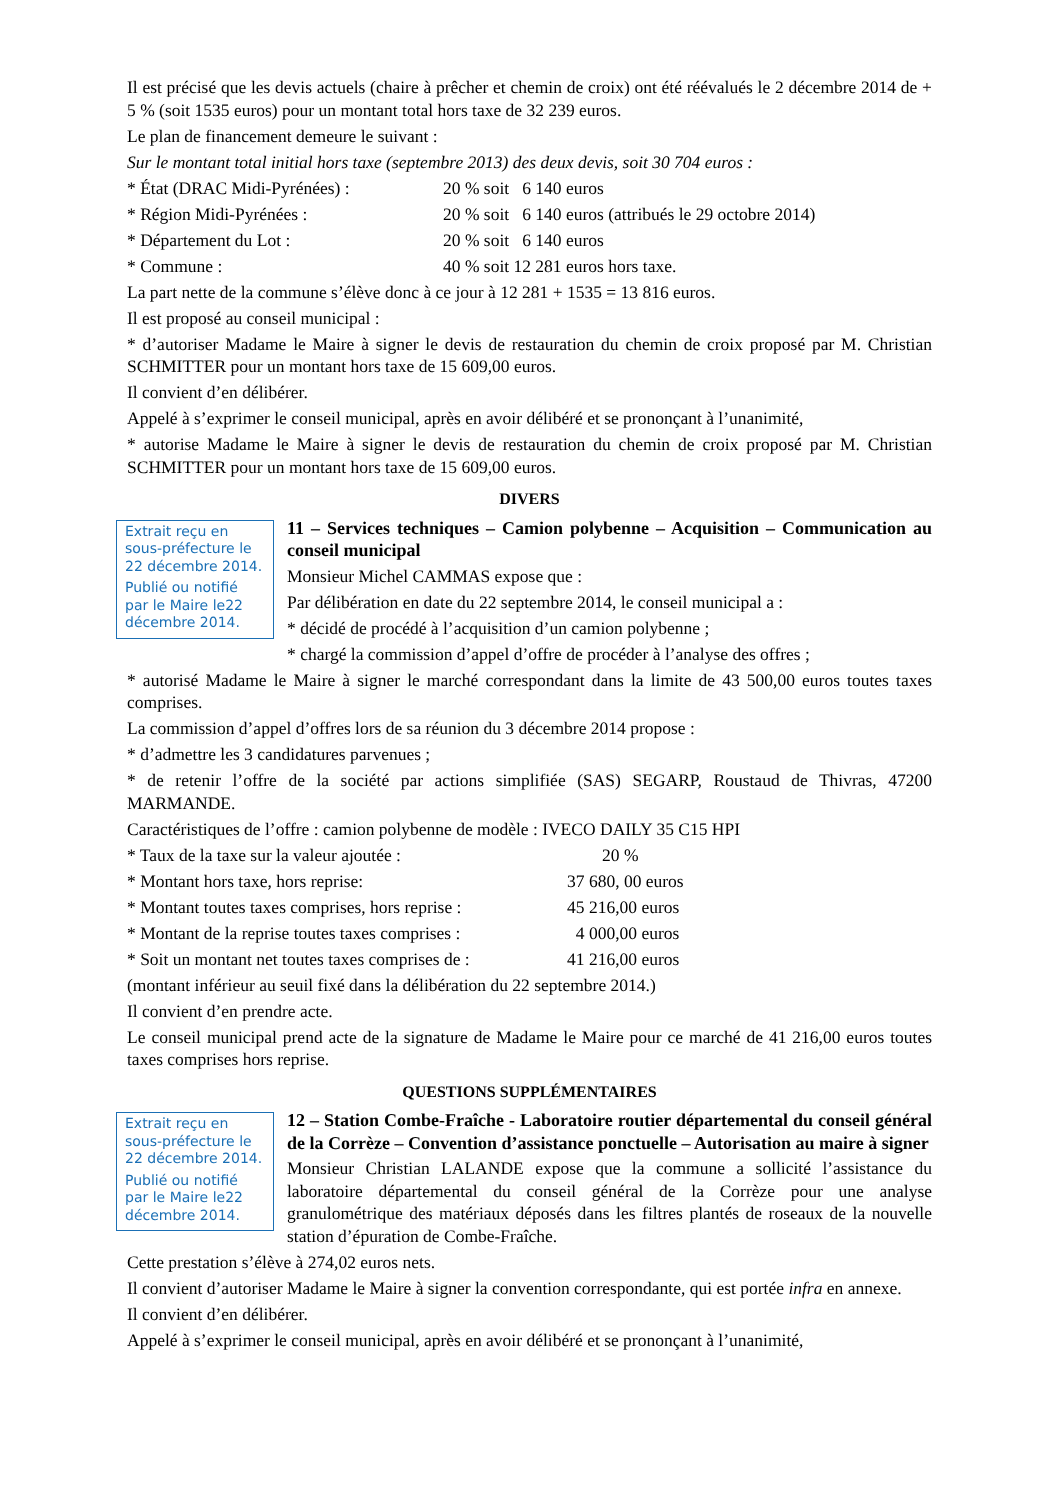Il est précisé que les devis actuels (chaire à prêcher et chemin de croix) ont été réévalués le 2 décembre 2014 de + 5 % (soit 1535 euros) pour un montant total hors taxe de 32 239 euros.
Le plan de financement demeure le suivant :
Sur le montant total initial hors taxe (septembre 2013) des deux devis, soit 30 704 euros :
* État (DRAC Midi-Pyrénées) : 20 % soit 6 140 euros
* Région Midi-Pyrénées : 20 % soit 6 140 euros (attribués le 29 octobre 2014)
* Département du Lot : 20 % soit 6 140 euros
* Commune : 40 % soit 12 281 euros hors taxe.
La part nette de la commune s’élève donc à ce jour à 12 281 + 1535 = 13 816 euros.
Il est proposé au conseil municipal :
* d’autoriser Madame le Maire à signer le devis de restauration du chemin de croix proposé par M. Christian SCHMITTER pour un montant hors taxe de 15 609,00 euros.
Il convient d’en délibérer.
Appelé à s’exprimer le conseil municipal, après en avoir délibéré et se prononçant à l’unanimité,
* autorise Madame le Maire à signer le devis de restauration du chemin de croix proposé par M. Christian SCHMITTER pour un montant hors taxe de 15 609,00 euros.
DIVERS
Extrait reçu en sous-préfecture le 22 décembre 2014.
Publié ou notifié par le Maire le22 décembre 2014.
11 – Services techniques – Camion polybenne – Acquisition – Communication au conseil municipal
Monsieur Michel CAMMAS expose que :
Par délibération en date du 22 septembre 2014, le conseil municipal a :
* décidé de procédé à l’acquisition d’un camion polybenne ;
* chargé la commission d’appel d’offre de procéder à l’analyse des offres ;
* autorisé Madame le Maire à signer le marché correspondant dans la limite de 43 500,00 euros toutes taxes comprises.
La commission d’appel d’offres lors de sa réunion du 3 décembre 2014 propose :
* d’admettre les 3 candidatures parvenues ;
* de retenir l’offre de la société par actions simplifiée (SAS) SEGARP, Roustaud de Thivras, 47200 MARMANDE.
Caractéristiques de l’offre : camion polybenne de modèle : IVECO DAILY 35 C15 HPI
* Taux de la taxe sur la valeur ajoutée : 20 %
* Montant hors taxe, hors reprise: 37 680, 00 euros
* Montant toutes taxes comprises, hors reprise : 45 216,00 euros
* Montant de la reprise toutes taxes comprises : 4 000,00 euros
* Soit un montant net toutes taxes comprises de : 41 216,00 euros
(montant inférieur au seuil fixé dans la délibération du 22 septembre 2014.)
Il convient d’en prendre acte.
Le conseil municipal prend acte de la signature de Madame le Maire pour ce marché de 41 216,00 euros toutes taxes comprises hors reprise.
QUESTIONS SUPPLÉMENTAIRES
Extrait reçu en sous-préfecture le 22 décembre 2014.
Publié ou notifié par le Maire le22 décembre 2014.
12 – Station Combe-Fraîche - Laboratoire routier départemental du conseil général de la Corrèze – Convention d’assistance ponctuelle – Autorisation au maire à signer
Monsieur Christian LALANDE expose que la commune a sollicité l’assistance du laboratoire départemental du conseil général de la Corrèze pour une analyse granulométrique des matériaux déposés dans les filtres plantés de roseaux de la nouvelle station d’épuration de Combe-Fraîche.
Cette prestation s’élève à 274,02 euros nets.
Il convient d’autoriser Madame le Maire à signer la convention correspondante, qui est portée infra en annexe.
Il convient d’en délibérer.
Appelé à s’exprimer le conseil municipal, après en avoir délibéré et se prononçant à l’unanimité,